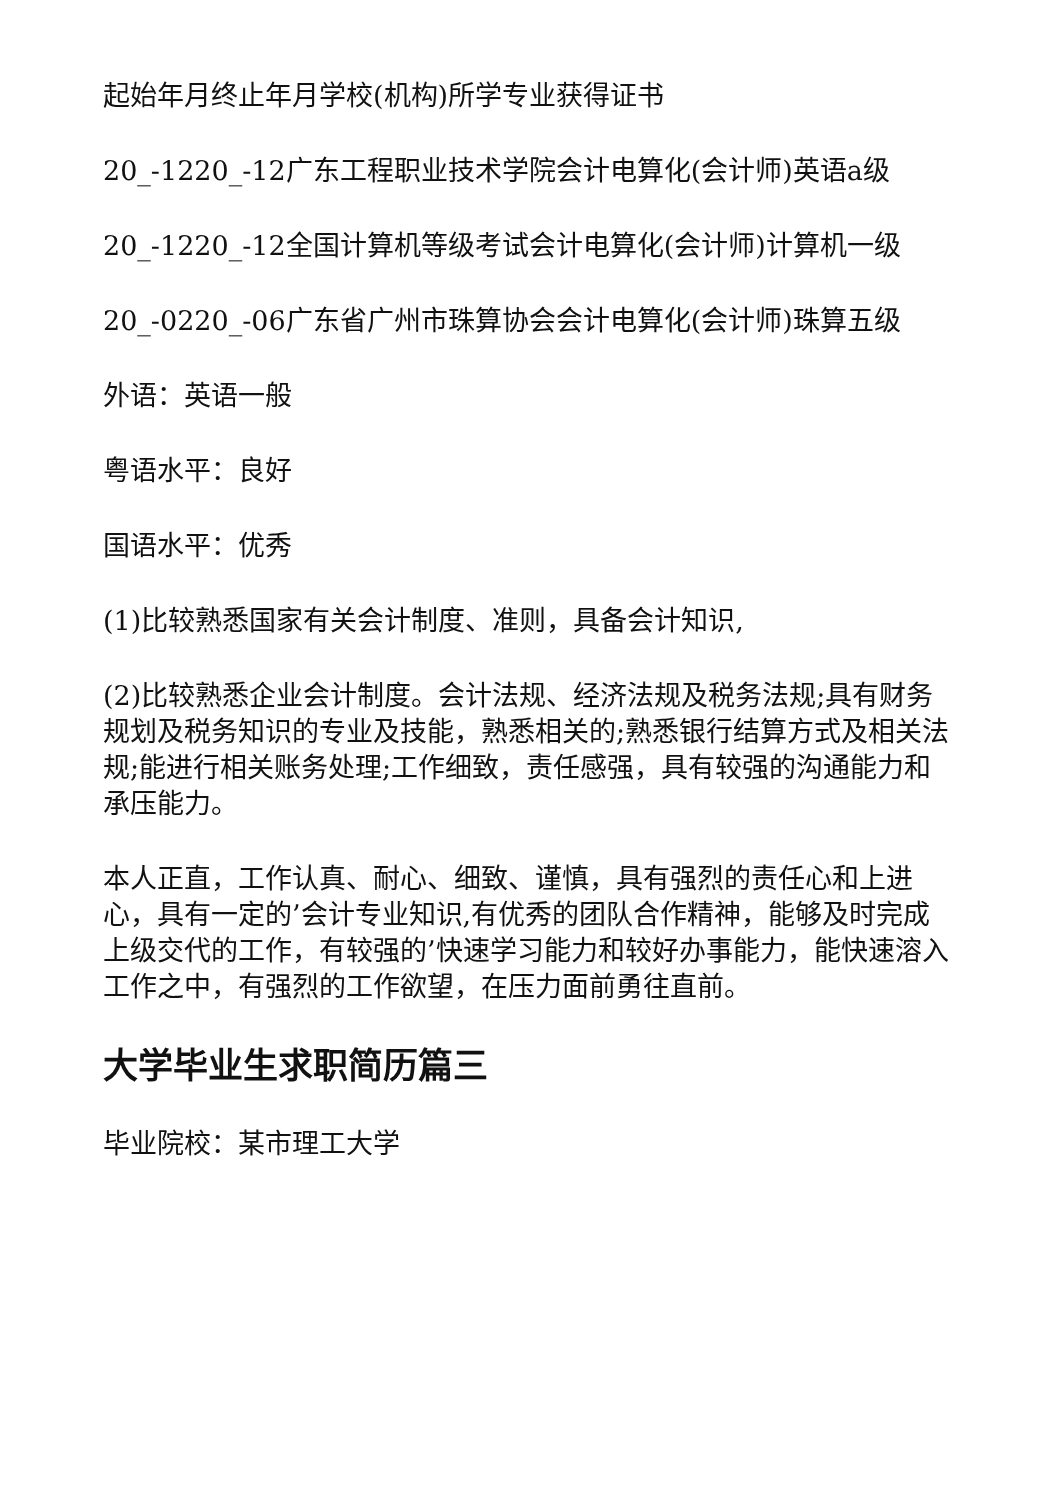起始年月终止年月学校(机构)所学专业获得证书
20_-1220_-12广东工程职业技术学院会计电算化(会计师)英语a级
20_-1220_-12全国计算机等级考试会计电算化(会计师)计算机一级
20_-0220_-06广东省广州市珠算协会会计电算化(会计师)珠算五级
外语：英语一般
粤语水平：良好
国语水平：优秀
(1)比较熟悉国家有关会计制度、准则，具备会计知识,
(2)比较熟悉企业会计制度。会计法规、经济法规及税务法规;具有财务规划及税务知识的专业及技能，熟悉相关的;熟悉银行结算方式及相关法规;能进行相关账务处理;工作细致，责任感强，具有较强的沟通能力和承压能力。
本人正直，工作认真、耐心、细致、谨慎，具有强烈的责任心和上进心，具有一定的’会计专业知识,有优秀的团队合作精神，能够及时完成上级交代的工作，有较强的’快速学习能力和较好办事能力，能快速溶入工作之中，有强烈的工作欲望，在压力面前勇往直前。
大学毕业生求职简历篇三
毕业院校：某市理工大学